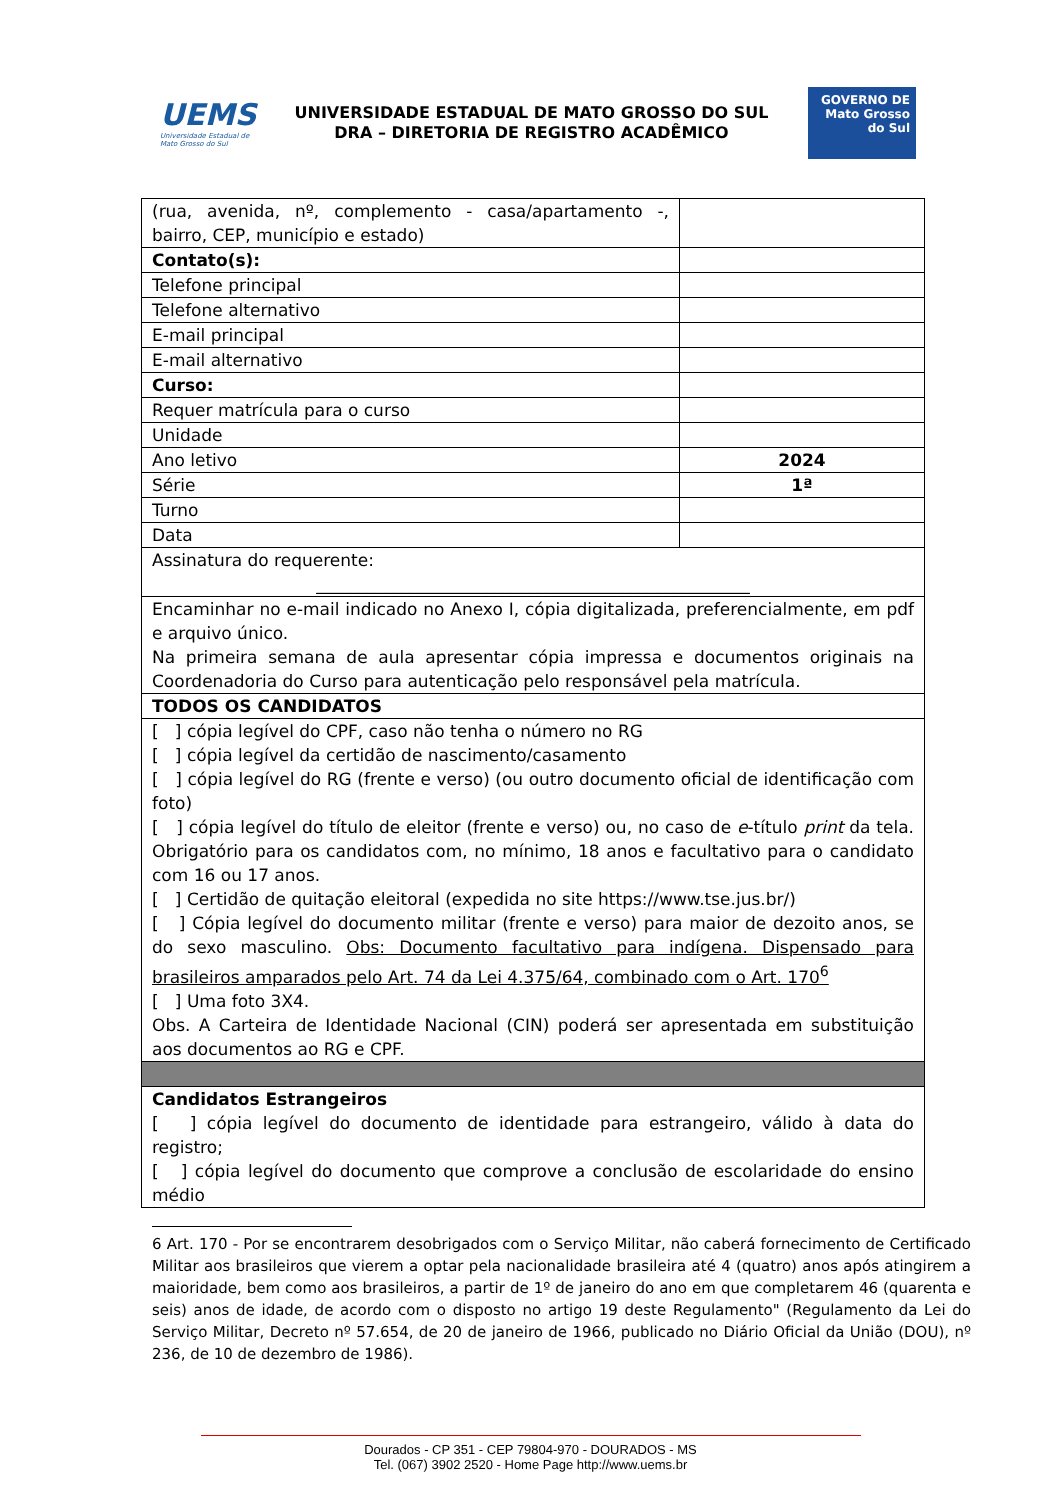UEMS
Universidade Estadual de Mato Grosso do Sul
UNIVERSIDADE ESTADUAL DE MATO GROSSO DO SUL
DRA – DIRETORIA DE REGISTRO ACADÊMICO
GOVERNO DE
Mato Grosso do Sul
| (rua, avenida, nº, complemento - casa/apartamento -, bairro, CEP, município e estado) | |
| Contato(s): | |
| Telefone principal | |
| Telefone alternativo | |
| E-mail principal | |
| E-mail alternativo | |
| Curso: | |
| Requer matrícula para o curso | |
| Unidade | |
| Ano letivo | 2024 |
| Série | 1ª |
| Turno | |
| Data | |
| Assinatura do requerente: ___________________________________________________ | |
| Encaminhar no e-mail indicado no Anexo I, cópia digitalizada, preferencialmente, em pdf e arquivo único. Na primeira semana de aula apresentar cópia impressa e documentos originais na Coordenadoria do Curso para autenticação pelo responsável pela matrícula. | |
| TODOS OS CANDIDATOS | |
| [ ] cópia legível do CPF, caso não tenha o número no RG [ ] cópia legível da certidão de nascimento/casamento [ ] cópia legível do RG (frente e verso) (ou outro documento oficial de identificação com foto) [ ] cópia legível do título de eleitor (frente e verso) ou, no caso de e -título print da tela. Obrigatório para os candidatos com, no mínimo, 18 anos e facultativo para o candidato com 16 ou 17 anos. [ ] Certidão de quitação eleitoral (expedida no site https://www.tse.jus.br/) [ ] Cópia legível do documento militar (frente e verso) para maior de dezoito anos, se do sexo masculino. Obs: Documento facultativo para indígena. Dispensado para brasileiros amparados pelo Art. 74 da Lei 4.375/64, combinado com o Art. 170<sup>6</sup> [ ] Uma foto 3X4. Obs. A Carteira de Identidade Nacional (CIN) poderá ser apresentada em substituição aos documentos ao RG e CPF. | |
| Candidatos Estrangeiros [ ] cópia legível do documento de identidade para estrangeiro, válido à data do registro; [ ] cópia legível do documento que comprove a conclusão de escolaridade do ensino médio | |
6 Art. 170 - Por se encontrarem desobrigados com o Serviço Militar, não caberá fornecimento de Certificado Militar aos brasileiros que vierem a optar pela nacionalidade brasileira até 4 (quatro) anos após atingirem a maioridade, bem como aos brasileiros, a partir de 1º de janeiro do ano em que completarem 46 (quarenta e seis) anos de idade, de acordo com o disposto no artigo 19 deste Regulamento" (Regulamento da Lei do Serviço Militar, Decreto nº 57.654, de 20 de janeiro de 1966, publicado no Diário Oficial da União (DOU), nº 236, de 10 de dezembro de 1986).
Dourados - CP 351 - CEP 79804-970 - DOURADOS - MS
Tel. (067) 3902 2520 - Home Page http://www.uems.br